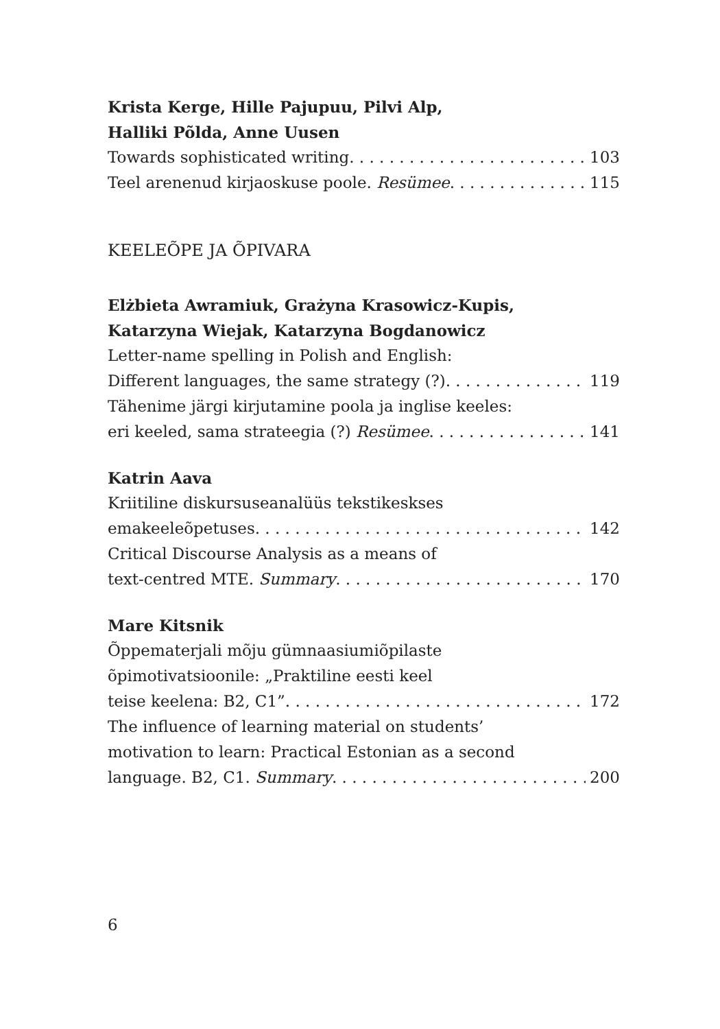Krista Kerge, Hille Pajupuu, Pilvi Alp,
Halliki Põlda, Anne Uusen
Towards sophisticated writing 103
Teel arenenud kirjaoskuse poole. Resümee 115
KEELEÕPE JA ÕPIVARA
Elżbieta Awramiuk, Grażyna Krasowicz-Kupis,
Katarzyna Wiejak, Katarzyna Bogdanowicz
Letter-name spelling in Polish and English:
Different languages, the same strategy (?) 119
Tähenime järgi kirjutamine poola ja inglise keeles:
eri keeled, sama strateegia (?) Resümee 141
Katrin Aava
Kriitiline diskursuseanalüüs tekstikeskses
emakeeleõpetuses 142
Critical Discourse Analysis as a means of
text-centred MTE. Summary 170
Mare Kitsnik
Õppematerjali mõju gümnaasiumiõpilaste
õpimotivatsioonile: „Praktiline eesti keel
teise keelena: B2, C1” 172
The influence of learning material on students’
motivation to learn: Practical Estonian as a second
language. B2, C1. Summary 200
6